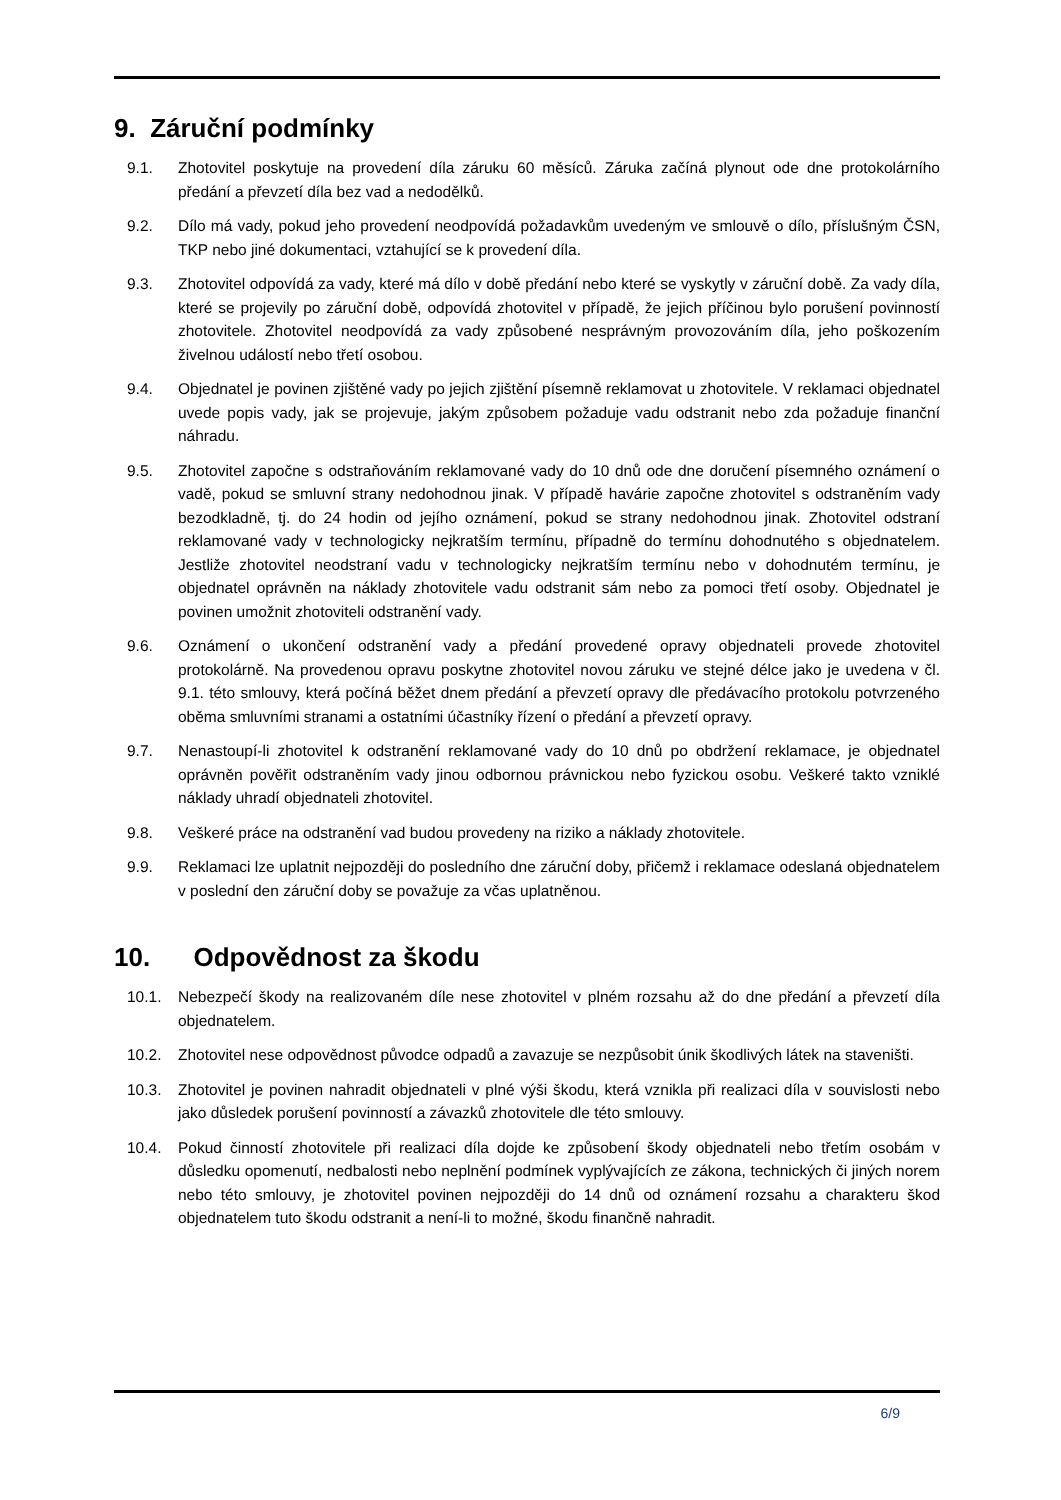9. Záruční podmínky
9.1. Zhotovitel poskytuje na provedení díla záruku 60 měsíců. Záruka začíná plynout ode dne protokolárního předání a převzetí díla bez vad a nedodělků.
9.2. Dílo má vady, pokud jeho provedení neodpovídá požadavkům uvedeným ve smlouvě o dílo, příslušným ČSN, TKP nebo jiné dokumentaci, vztahující se k provedení díla.
9.3. Zhotovitel odpovídá za vady, které má dílo v době předání nebo které se vyskytly v záruční době. Za vady díla, které se projevily po záruční době, odpovídá zhotovitel v případě, že jejich příčinou bylo porušení povinností zhotovitele. Zhotovitel neodpovídá za vady způsobené nesprávným provozováním díla, jeho poškozením živelnou událostí nebo třetí osobou.
9.4. Objednatel je povinen zjištěné vady po jejich zjištění písemně reklamovat u zhotovitele. V reklamaci objednatel uvede popis vady, jak se projevuje, jakým způsobem požaduje vadu odstranit nebo zda požaduje finanční náhradu.
9.5. Zhotovitel započne s odstraňováním reklamované vady do 10 dnů ode dne doručení písemného oznámení o vadě, pokud se smluvní strany nedohodnou jinak. V případě havárie započne zhotovitel s odstraněním vady bezodkladně, tj. do 24 hodin od jejího oznámení, pokud se strany nedohodnou jinak. Zhotovitel odstraní reklamované vady v technologicky nejkratším termínu, případně do termínu dohodnutého s objednatelem. Jestliže zhotovitel neodstraní vadu v technologicky nejkratším termínu nebo v dohodnutém termínu, je objednatel oprávněn na náklady zhotovitele vadu odstranit sám nebo za pomoci třetí osoby. Objednatel je povinen umožnit zhotoviteli odstranění vady.
9.6. Oznámení o ukončení odstranění vady a předání provedené opravy objednateli provede zhotovitel protokolárně. Na provedenou opravu poskytne zhotovitel novou záruku ve stejné délce jako je uvedena v čl. 9.1. této smlouvy, která počíná běžet dnem předání a převzetí opravy dle předávacího protokolu potvrzeného oběma smluvními stranami a ostatními účastníky řízení o předání a převzetí opravy.
9.7. Nenastoupí-li zhotovitel k odstranění reklamované vady do 10 dnů po obdržení reklamace, je objednatel oprávněn pověřit odstraněním vady jinou odbornou právnickou nebo fyzickou osobu. Veškeré takto vzniklé náklady uhradí objednateli zhotovitel.
9.8. Veškeré práce na odstranění vad budou provedeny na riziko a náklady zhotovitele.
9.9. Reklamaci lze uplatnit nejpozději do posledního dne záruční doby, přičemž i reklamace odeslaná objednatelem v poslední den záruční doby se považuje za včas uplatněnou.
10. Odpovědnost za škodu
10.1. Nebezpečí škody na realizovaném díle nese zhotovitel v plném rozsahu až do dne předání a převzetí díla objednatelem.
10.2. Zhotovitel nese odpovědnost původce odpadů a zavazuje se nezpůsobit únik škodlivých látek na staveništi.
10.3. Zhotovitel je povinen nahradit objednateli v plné výši škodu, která vznikla při realizaci díla v souvislosti nebo jako důsledek porušení povinností a závazků zhotovitele dle této smlouvy.
10.4. Pokud činností zhotovitele při realizaci díla dojde ke způsobení škody objednateli nebo třetím osobám v důsledku opomenutí, nedbalosti nebo neplnění podmínek vyplývajících ze zákona, technických či jiných norem nebo této smlouvy, je zhotovitel povinen nejpozději do 14 dnů od oznámení rozsahu a charakteru škod objednatelem tuto škodu odstranit a není-li to možné, škodu finančně nahradit.
6/9